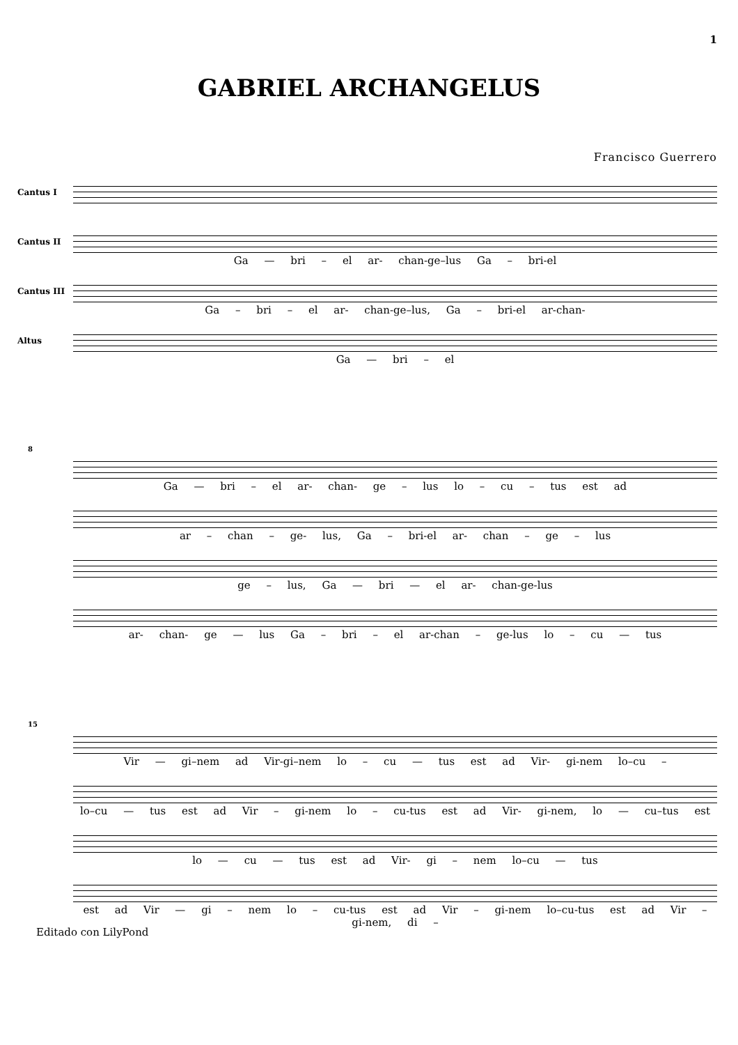1
GABRIEL ARCHANGELUS
Francisco Guerrero
Cantus I
Cantus II
Ga — bri – el ar- chan-ge–lus Ga – bri-el
Cantus III
Ga – bri – el ar- chan-ge–lus, Ga – bri-el ar-chan-
Altus
Ga — bri – el
8
Ga — bri – el ar- chan- ge – lus lo – cu – tus est ad
ar – chan – ge- lus, Ga – bri-el ar- chan – ge – lus
ge – lus, Ga — bri — el ar- chan-ge-lus
ar- chan- ge — lus Ga – bri – el ar-chan – ge-lus lo – cu — tus
15
Vir — gi–nem ad Vir-gi–nem lo – cu — tus est ad Vir- gi-nem lo–cu –
lo–cu — tus est ad Vir – gi-nem lo – cu-tus est ad Vir- gi-nem, lo — cu–tus est
lo — cu — tus est ad Vir- gi – nem lo–cu — tus
est ad Vir — gi – nem lo – cu-tus est ad Vir – gi-nem lo–cu-tus est ad Vir – gi-nem, di –
Editado con LilyPond